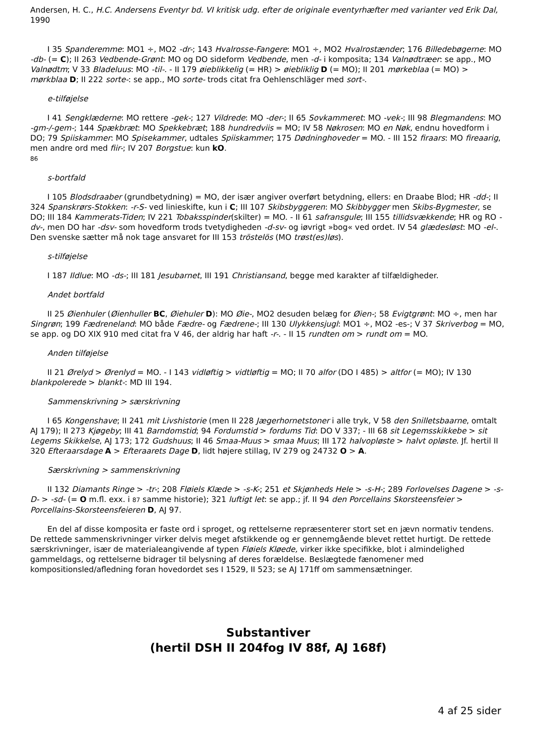Andersen, H. C., H.C. Andersens Eventyr bd. VI kritisk udg. efter de originale eventyrhæfter med varianter ved Erik Dal, 1990
I 35 Spanderemme: MO1 ÷, MO2 -dr-; 143 Hvalrosse-Fangere: MO1 ÷, MO2 Hvalrostænder; 176 Billedebøgerne: MO -db- (= C); II 263 Vedbende-Grønt: MO og DO sideform Vedbende, men -d- i komposita; 134 Valnødtræer: se app., MO Valnødtm; V 33 Bladeluus: MO -til-. - II 179 øieblikkelig (= HR) > øiebliklig D (= MO); II 201 mørkeblaa (= MO) > mørkblaa D; II 222 sorte-: se app., MO sorte- trods citat fra Oehlenschläger med sort-.
e-tilføjelse
I 41 Sengklæderne: MO rettere -gek-; 127 Vildrede: MO -der-; II 65 Sovkammeret: MO -vek-; III 98 Blegmandens: MO -gm-/-gem-; 144 Spækbræt: MO Spekkebræt; 188 hundredviis = MO; IV 58 Nøkrosen: MO en Nøk, endnu hovedform i DO; 79 Spiiskammer: MO Spisekammer, udtales Spiiskammer; 175 Dødninghoveder = MO. - III 152 firaars: MO fireaarig, men andre ord med fiir-; IV 207 Borgstue: kun kO.
86
s-bortfald
I 105 Blodsdraaber (grundbetydning) = MO, der især angiver overført betydning, ellers: en Draabe Blod; HR -dd-; II 324 Spanskrørs-Stokken: -r-S- ved linieskifte, kun i C; III 107 Skibsbyggeren: MO Skibbygger men Skibs-Bygmester, se DO; III 184 Kammerats-Tiden; IV 221 Tobaksspinder(skilter) = MO. - II 61 safransgule; III 155 tillidsvækkende; HR og RO -dv-, men DO har -dsv- som hovedform trods tvetydigheden -d-sv- og iøvrigt »bog« ved ordet. IV 54 glædesløst: MO -el-. Den svenske sætter må nok tage ansvaret for III 153 tröstelös (MO trøst(es)løs).
s-tilføjelse
I 187 Ildlue: MO -ds-; III 181 Jesubarnet, III 191 Christiansand, begge med karakter af tilfældigheder.
Andet bortfald
II 25 Øienhuler (Øienhuller BC, Øiehuler D): MO Øie-, MO2 desuden belæg for Øien-; 58 Evigtgrønt: MO ÷, men har Singrøn; 199 Fædreneland: MO både Fædre- og Fædrene-; III 130 Ulykkensjugl: MO1 ÷, MO2 -es-; V 37 Skriverbog = MO, se app. og DO XIX 910 med citat fra V 46, der aldrig har haft -r-. - II 15 rundten om > rundt om = MO.
Anden tilføjelse
II 21 Ørelyd > Ørenlyd = MO. - I 143 vidløftig > vidtløftig = MO; II 70 alfor (DO I 485) > altfor (= MO); IV 130 blankpolerede > blankt-: MD III 194.
Sammenskrivning > særskrivning
I 65 Kongenshave; II 241 mit Livshistorie (men II 228 Jægerhornetstoner i alle tryk, V 58 den Snilletsbaarne, omtalt AJ 179); II 273 Kjøgeby; III 41 Barndomstid; 94 Fordumstid > fordums Tid: DO V 337; - III 68 sit Legemsskikkebe > sit Legems Skikkelse, AJ 173; 172 Gudshuus; II 46 Smaa-Muus > smaa Muus; III 172 halvopløste > halvt opløste. Jf. hertil II 320 Efteraarsdage A > Efteraarets Dage D, lidt højere stillag, IV 279 og 24732 O > A.
Særskrivning > sammenskrivning
II 132 Diamants Ringe > -tr-; 208 Fløiels Klæde > -s-K-; 251 et Skjønheds Hele > -s-H-; 289 Forlovelses Dagene > -s-D- > -sd- (= O m.fl. exx. i 87 samme historie); 321 luftigt let: se app.; jf. II 94 den Porcellains Skorsteensfeier > Porcellains-Skorsteensfeieren D, AJ 97.
En del af disse komposita er faste ord i sproget, og rettelserne repræsenterer stort set en jævn normativ tendens. De rettede sammenskrivninger virker delvis meget afstikkende og er gennemgående blevet rettet hurtigt. De rettede særskrivninger, især de materialeangivende af typen Fløiels Kløede, virker ikke specifikke, blot i almindelighed gammeldags, og rettelserne bidrager til belysning af deres forældelse. Beslægtede fænomener med kompositionsled/afledning foran hovedordet ses I 1529, II 523; se AJ 171ff om sammensætninger.
Substantiver
(hertil DSH II 204fog IV 88f, AJ 168f)
4 af 25 sider